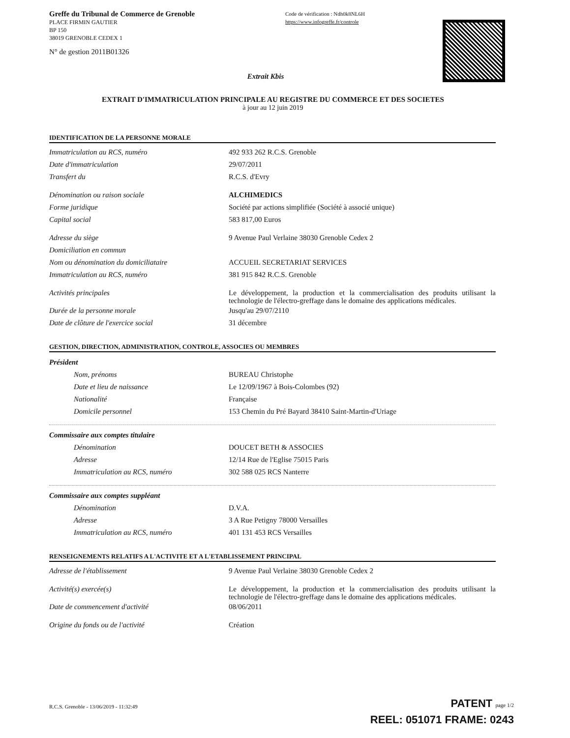Greffe du Tribunal de Commerce de Grenoble
PLACE FIRMIN GAUTIER
BP 150
38019 GRENOBLE CEDEX 1
N° de gestion 2011B01326
Code de vérification : Ndh0k8NL6H
https://www.infogreffe.fr/controle
Extrait Kbis
EXTRAIT D'IMMATRICULATION PRINCIPALE AU REGISTRE DU COMMERCE ET DES SOCIETES
à jour au 12 juin 2019
IDENTIFICATION DE LA PERSONNE MORALE
Immatriculation au RCS, numéro 492 933 262 R.C.S. Grenoble
Date d'immatriculation 29/07/2011
Transfert du R.C.S. d'Evry
Dénomination ou raison sociale ALCHIMEDICS
Forme juridique Société par actions simplifiée (Société à associé unique)
Capital social 583 817,00 Euros
Adresse du siège 9 Avenue Paul Verlaine 38030 Grenoble Cedex 2
Domiciliation en commun
Nom ou dénomination du domiciliataire ACCUEIL SECRETARIAT SERVICES
Immatriculation au RCS, numéro 381 915 842 R.C.S. Grenoble
Activités principales
Le développement, la production et la commercialisation des produits utilisant la technologie de l'électro-greffage dans le domaine des applications médicales.
Durée de la personne morale Jusqu'au 29/07/2110
Date de clôture de l'exercice social 31 décembre
GESTION, DIRECTION, ADMINISTRATION, CONTROLE, ASSOCIES OU MEMBRES
Président
Nom, prénoms BUREAU Christophe
Date et lieu de naissance Le 12/09/1967 à Bois-Colombes (92)
Nationalité Française
Domicile personnel 153 Chemin du Pré Bayard 38410 Saint-Martin-d'Uriage
Commissaire aux comptes titulaire
Dénomination DOUCET BETH & ASSOCIES
Adresse 12/14 Rue de l'Eglise 75015 Paris
Immatriculation au RCS, numéro 302 588 025 RCS Nanterre
Commissaire aux comptes suppléant
Dénomination D.V.A.
Adresse 3 A Rue Petigny 78000 Versailles
Immatriculation au RCS, numéro 401 131 453 RCS Versailles
RENSEIGNEMENTS RELATIFS A L'ACTIVITE ET A L'ETABLISSEMENT PRINCIPAL
Adresse de l'établissement 9 Avenue Paul Verlaine 38030 Grenoble Cedex 2
Activité(s) exercée(s)
Le développement, la production et la commercialisation des produits utilisant la technologie de l'électro-greffage dans le domaine des applications médicales.
Date de commencement d'activité 08/06/2011
Origine du fonds ou de l'activité Création
R.C.S. Grenoble - 13/06/2019 - 11:32:49
PATENT page 1/2
REEL: 051071 FRAME: 0243